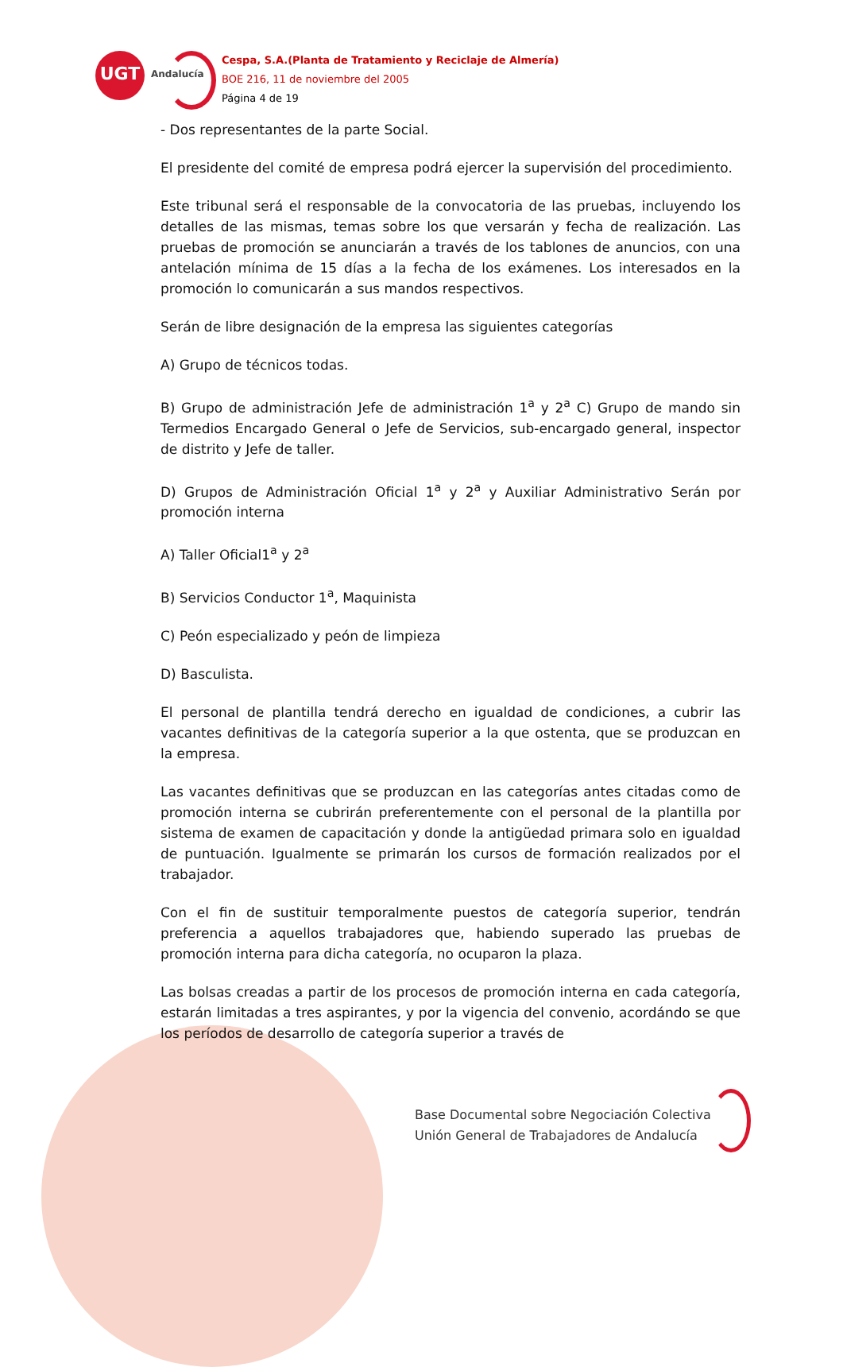UGT
Andalucía
Cespa, S.A.(Planta de Tratamiento y Reciclaje de Almería)
BOE 216, 11 de noviembre del 2005
Página 4 de 19
- Dos representantes de la parte Social.
El presidente del comité de empresa podrá ejercer la supervisión del procedimiento.
Este tribunal será el responsable de la convocatoria de las pruebas, incluyendo los detalles de las mismas, temas sobre los que versarán y fecha de realización. Las pruebas de promoción se anunciarán a través de los tablones de anuncios, con una antelación mínima de 15 días a la fecha de los exámenes. Los interesados en la promoción lo comunicarán a sus mandos respectivos.
Serán de libre designación de la empresa las siguientes categorías
A) Grupo de técnicos todas.
B) Grupo de administración Jefe de administración 1<sup>a</sup> y 2<sup>a</sup> C) Grupo de mando sin Termedios Encargado General o Jefe de Servicios, sub-encargado general, inspector de distrito y Jefe de taller.
D) Grupos de Administración Oficial 1<sup>a</sup> y 2<sup>a</sup> y Auxiliar Administrativo Serán por promoción interna
A) Taller Oficial1<sup>a</sup> y 2<sup>a</sup>
B) Servicios Conductor 1<sup>a</sup>, Maquinista
C) Peón especializado y peón de limpieza
D) Basculista.
El personal de plantilla tendrá derecho en igualdad de condiciones, a cubrir las vacantes definitivas de la categoría superior a la que ostenta, que se produzcan en la empresa.
Las vacantes definitivas que se produzcan en las categorías antes citadas como de promoción interna se cubrirán preferentemente con el personal de la plantilla por sistema de examen de capacitación y donde la antigüedad primara solo en igualdad de puntuación. Igualmente se primarán los cursos de formación realizados por el trabajador.
Con el fin de sustituir temporalmente puestos de categoría superior, tendrán preferencia a aquellos trabajadores que, habiendo superado las pruebas de promoción interna para dicha categoría, no ocuparon la plaza.
Las bolsas creadas a partir de los procesos de promoción interna en cada categoría, estarán limitadas a tres aspirantes, y por la vigencia del convenio, acordándo se que los períodos de desarrollo de categoría superior a través de
Base Documental sobre Negociación Colectiva
Unión General de Trabajadores de Andalucía